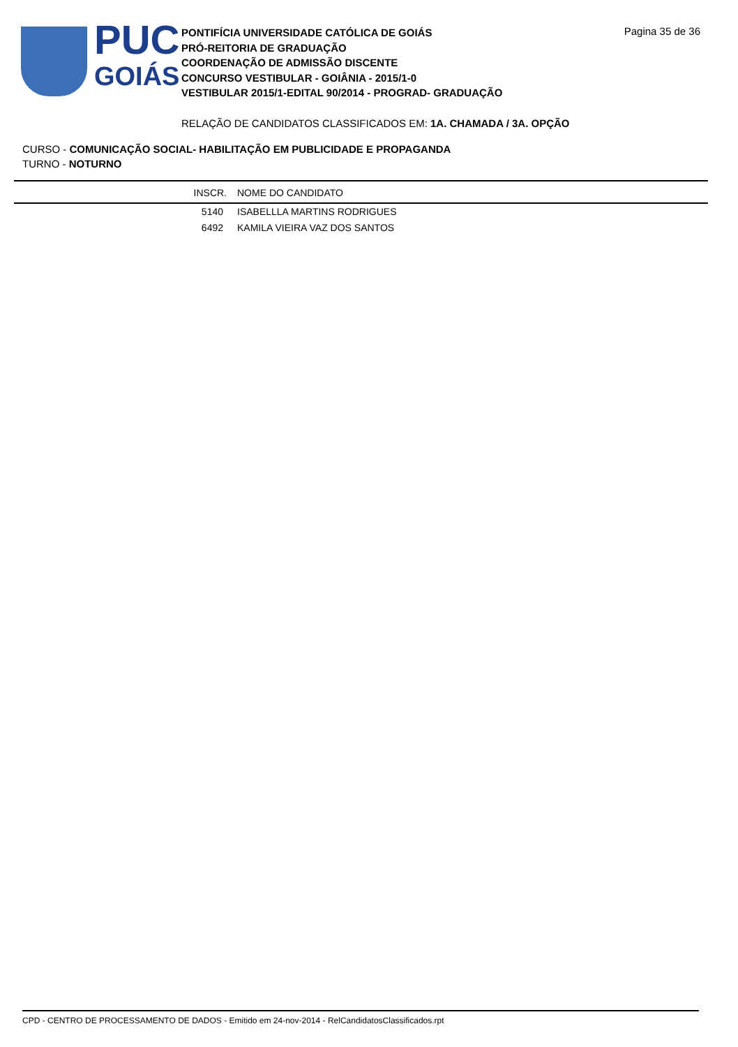PUC
GOIÁS
PONTIFÍCIA UNIVERSIDADE CATÓLICA DE GOIÁS
PRÓ-REITORIA DE GRADUAÇÃO
COORDENAÇÃO DE ADMISSÃO DISCENTE
CONCURSO VESTIBULAR - GOIÂNIA - 2015/1-0
VESTIBULAR 2015/1-EDITAL 90/2014 - PROGRAD- GRADUAÇÃO
Pagina 35 de 36
RELAÇÃO DE CANDIDATOS CLASSIFICADOS EM: 1A. CHAMADA / 3A. OPÇÃO
CURSO - COMUNICAÇÃO SOCIAL- HABILITAÇÃO EM PUBLICIDADE E PROPAGANDA
TURNO - NOTURNO
| INSCR. | NOME DO CANDIDATO |
| --- | --- |
| 5140 | ISABELLLA MARTINS RODRIGUES |
| 6492 | KAMILA VIEIRA VAZ DOS SANTOS |
CPD - CENTRO DE PROCESSAMENTO DE DADOS - Emitido em 24-nov-2014 - RelCandidatosClassificados.rpt